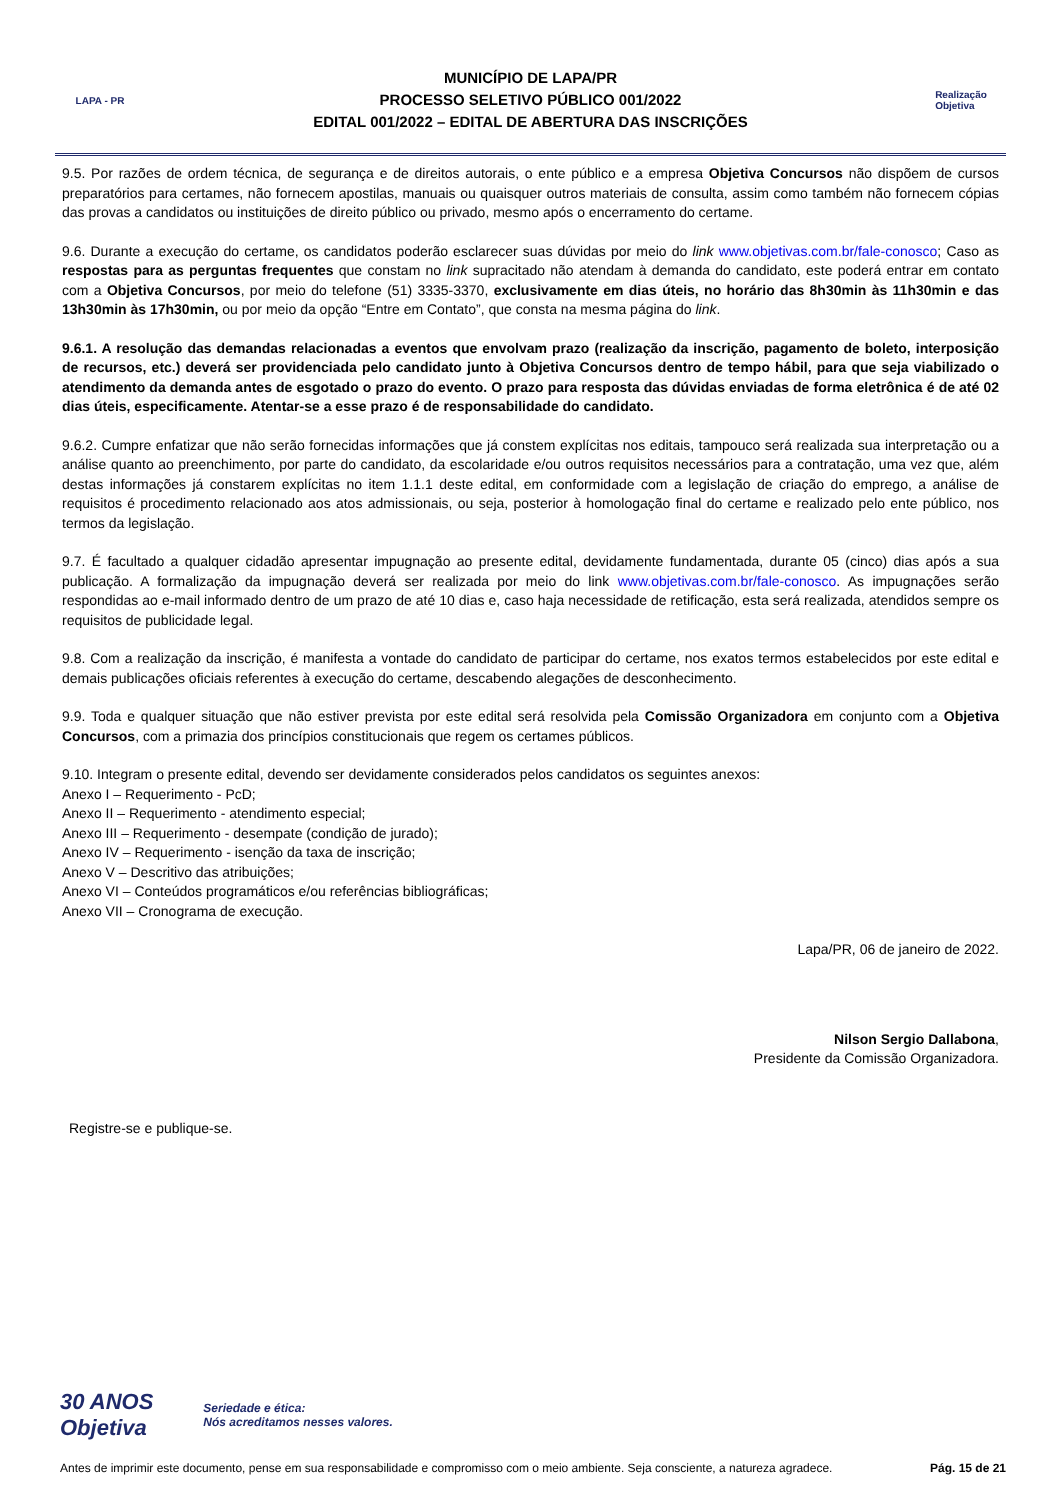LAPA - PR
MUNICÍPIO DE LAPA/PR
PROCESSO SELETIVO PÚBLICO 001/2022
EDITAL 001/2022 – EDITAL DE ABERTURA DAS INSCRIÇÕES
Realização
Objetiva
9.5. Por razões de ordem técnica, de segurança e de direitos autorais, o ente público e a empresa Objetiva Concursos não dispõem de cursos preparatórios para certames, não fornecem apostilas, manuais ou quaisquer outros materiais de consulta, assim como também não fornecem cópias das provas a candidatos ou instituições de direito público ou privado, mesmo após o encerramento do certame.
9.6. Durante a execução do certame, os candidatos poderão esclarecer suas dúvidas por meio do link www.objetivas.com.br/fale-conosco; Caso as respostas para as perguntas frequentes que constam no link supracitado não atendam à demanda do candidato, este poderá entrar em contato com a Objetiva Concursos, por meio do telefone (51) 3335-3370, exclusivamente em dias úteis, no horário das 8h30min às 11h30min e das 13h30min às 17h30min, ou por meio da opção “Entre em Contato”, que consta na mesma página do link.
9.6.1. A resolução das demandas relacionadas a eventos que envolvam prazo (realização da inscrição, pagamento de boleto, interposição de recursos, etc.) deverá ser providenciada pelo candidato junto à Objetiva Concursos dentro de tempo hábil, para que seja viabilizado o atendimento da demanda antes de esgotado o prazo do evento. O prazo para resposta das dúvidas enviadas de forma eletrônica é de até 02 dias úteis, especificamente. Atentar-se a esse prazo é de responsabilidade do candidato.
9.6.2. Cumpre enfatizar que não serão fornecidas informações que já constem explícitas nos editais, tampouco será realizada sua interpretação ou a análise quanto ao preenchimento, por parte do candidato, da escolaridade e/ou outros requisitos necessários para a contratação, uma vez que, além destas informações já constarem explícitas no item 1.1.1 deste edital, em conformidade com a legislação de criação do emprego, a análise de requisitos é procedimento relacionado aos atos admissionais, ou seja, posterior à homologação final do certame e realizado pelo ente público, nos termos da legislação.
9.7. É facultado a qualquer cidadão apresentar impugnação ao presente edital, devidamente fundamentada, durante 05 (cinco) dias após a sua publicação. A formalização da impugnação deverá ser realizada por meio do link www.objetivas.com.br/fale-conosco. As impugnações serão respondidas ao e-mail informado dentro de um prazo de até 10 dias e, caso haja necessidade de retificação, esta será realizada, atendidos sempre os requisitos de publicidade legal.
9.8. Com a realização da inscrição, é manifesta a vontade do candidato de participar do certame, nos exatos termos estabelecidos por este edital e demais publicações oficiais referentes à execução do certame, descabendo alegações de desconhecimento.
9.9. Toda e qualquer situação que não estiver prevista por este edital será resolvida pela Comissão Organizadora em conjunto com a Objetiva Concursos, com a primazia dos princípios constitucionais que regem os certames públicos.
9.10. Integram o presente edital, devendo ser devidamente considerados pelos candidatos os seguintes anexos:
Anexo I – Requerimento - PcD;
Anexo II – Requerimento - atendimento especial;
Anexo III – Requerimento - desempate (condição de jurado);
Anexo IV – Requerimento - isenção da taxa de inscrição;
Anexo V – Descritivo das atribuições;
Anexo VI – Conteúdos programáticos e/ou referências bibliográficas;
Anexo VII – Cronograma de execução.
Lapa/PR, 06 de janeiro de 2022.
Nilson Sergio Dallabona,
Presidente da Comissão Organizadora.
Registre-se e publique-se.
30 ANOS
Objetiva
Seriedade e ética:
Nós acreditamos nesses valores.
Antes de imprimir este documento, pense em sua responsabilidade e compromisso com o meio ambiente. Seja consciente, a natureza agradece. Pág. 15 de 21